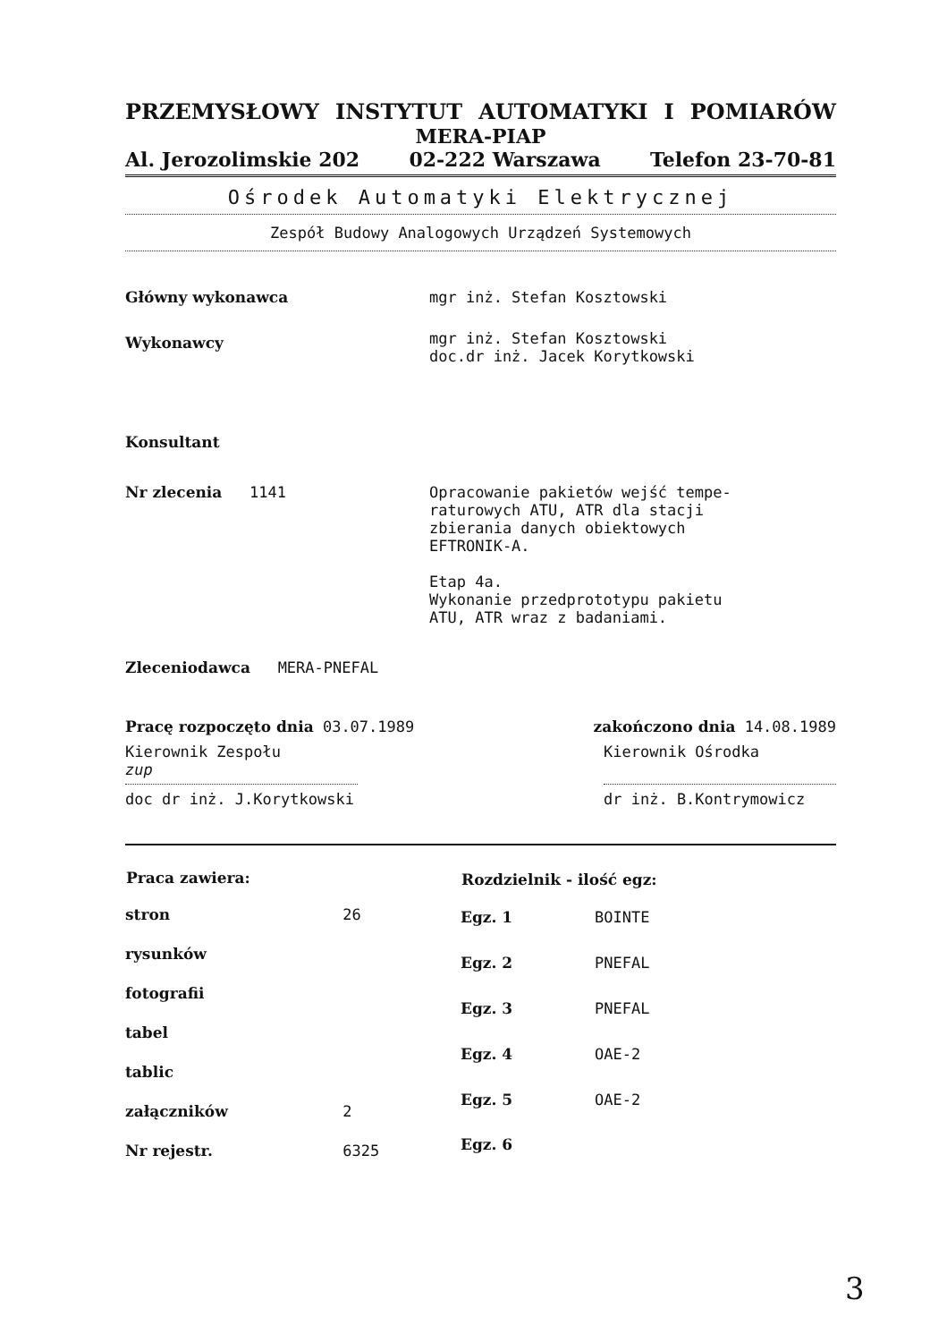PRZEMYSŁOWY INSTYTUT AUTOMATYKI I POMIARÓW
MERA-PIAP
Al. Jerozolimskie 202 02-222 Warszawa Telefon 23-70-81
Ośrodek Automatyki Elektrycznej
Zespół Budowy Analogowych Urządzeń Systemowych
| Główny wykonawca | mgr inż. Stefan Kosztowski |
| Wykonawcy | mgr inż. Stefan Kosztowski doc.dr inż. Jacek Korytkowski |
| Konsultant | |
| Nr zlecenia 1141 | Opracowanie pakietów wejść tempe- raturowych ATU, ATR dla stacji zbierania danych obiektowych EFTRONIK-A. Etap 4a. Wykonanie przedprototypu pakietu ATU, ATR wraz z badaniami. |
| Zleceniodawca MERA-PNEFAL | |
Pracę rozpoczęto dnia 03.07.1989 zakończono dnia 14.08.1989
Kierownik Zespołu
zup
doc dr inż. J.Korytkowski Kierownik Ośrodka
dr inż. B.Kontrymowicz
| Praca zawiera: | |
| --- | --- |
| stron | 26 |
| rysunków | |
| fotografii | |
| tabel | |
| tablic | |
| załączników | 2 |
| Nr rejestr. | 6325 |
| Rozdzielnik - ilość egz: | |
| --- | --- |
| Egz. 1 | BOINTE |
| Egz. 2 | PNEFAL |
| Egz. 3 | PNEFAL |
| Egz. 4 | OAE-2 |
| Egz. 5 | OAE-2 |
| Egz. 6 | |
3